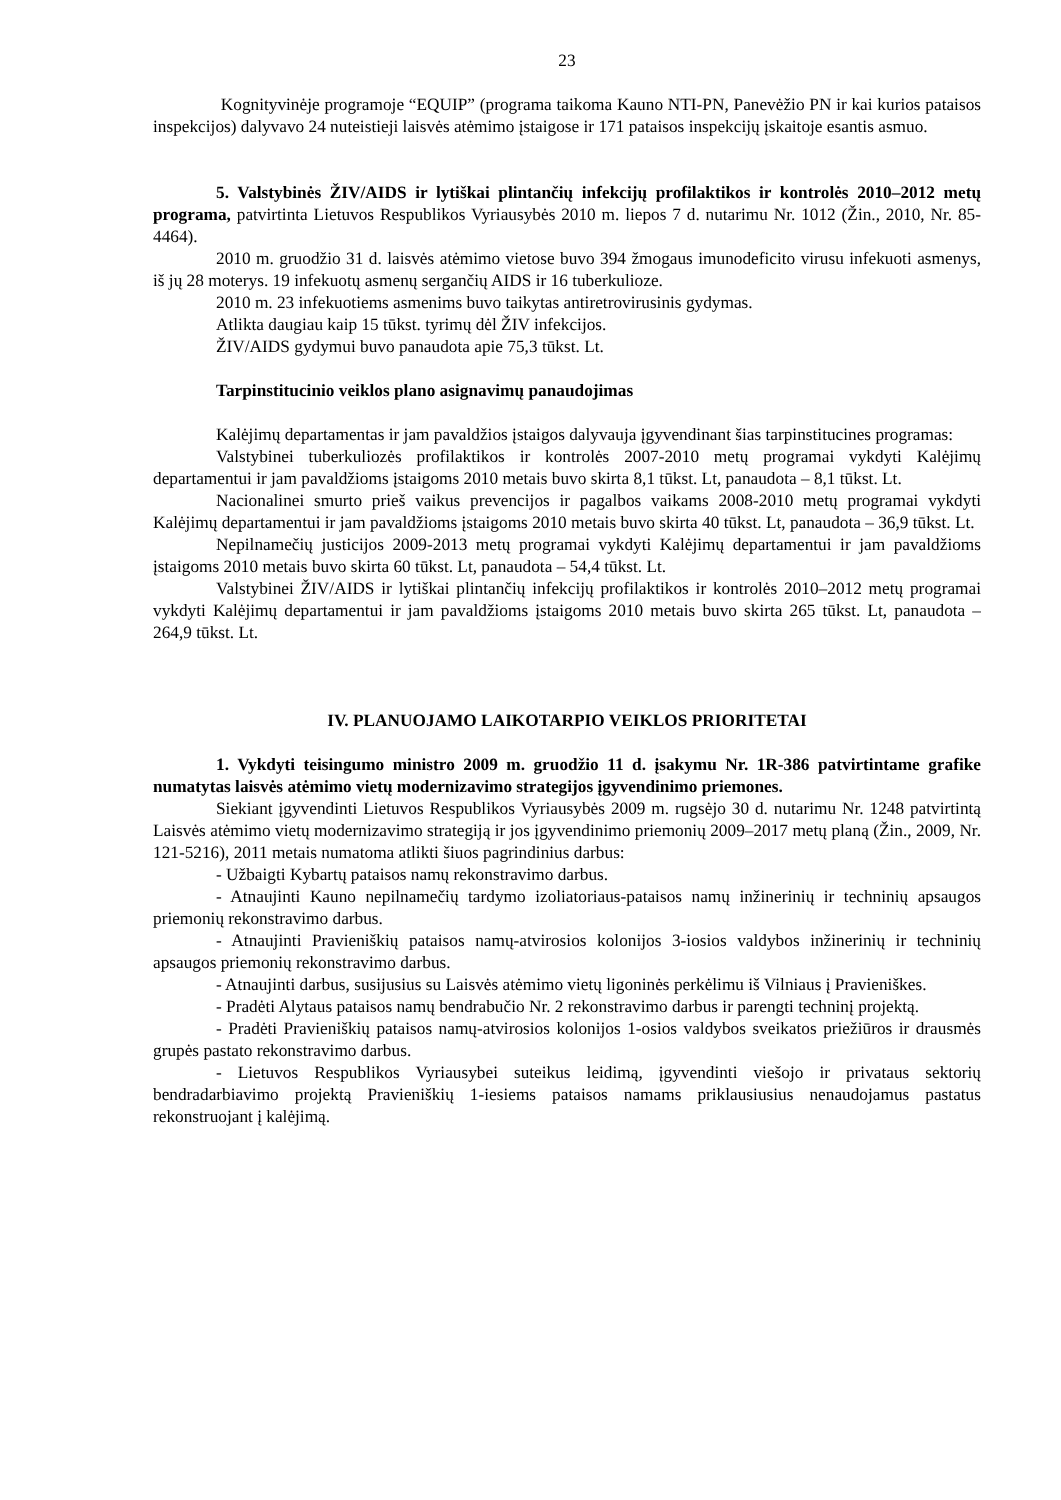23
Kognityvinėje programoje “EQUIP” (programa taikoma Kauno NTI-PN, Panevėžio PN ir kai kurios pataisos inspekcijos) dalyvavo 24 nuteistieji laisvės atėmimo įstaigose ir 171 pataisos inspekcijų įskaitoje esantis asmuo.
5. Valstybinės ŽIV/AIDS ir lytiškai plintančių infekcijų profilaktikos ir kontrolės 2010–2012 metų programa, patvirtinta Lietuvos Respublikos Vyriausybės 2010 m. liepos 7 d. nutarimu Nr. 1012 (Žin., 2010, Nr. 85-4464).
2010 m. gruodžio 31 d. laisvės atėmimo vietose buvo 394 žmogaus imunodeficito virusu infekuoti asmenys, iš jų 28 moterys. 19 infekuotų asmenų sergančių AIDS ir 16 tuberkulioze.
2010 m. 23 infekuotiems asmenims buvo taikytas antiretrovirusinis gydymas.
Atlikta daugiau kaip 15 tūkst. tyrimų dėl ŽIV infekcijos.
ŽIV/AIDS gydymui buvo panaudota apie 75,3 tūkst. Lt.
Tarpinstitucinio veiklos plano asignavimų panaudojimas
Kalėjimų departamentas ir jam pavaldžios įstaigos dalyvauja įgyvendinant šias tarpinstitucines programas:
Valstybinei tuberkuliozės profilaktikos ir kontrolės 2007-2010 metų programai vykdyti Kalėjimų departamentui ir jam pavaldžioms įstaigoms 2010 metais buvo skirta 8,1 tūkst. Lt, panaudota – 8,1 tūkst. Lt.
Nacionalinei smurto prieš vaikus prevencijos ir pagalbos vaikams 2008-2010 metų programai vykdyti Kalėjimų departamentui ir jam pavaldžioms įstaigoms 2010 metais buvo skirta 40 tūkst. Lt, panaudota – 36,9 tūkst. Lt.
Nepilnamečių justicijos 2009-2013 metų programai vykdyti Kalėjimų departamentui ir jam pavaldžioms įstaigoms 2010 metais buvo skirta 60 tūkst. Lt, panaudota – 54,4 tūkst. Lt.
Valstybinei ŽIV/AIDS ir lytiškai plintančių infekcijų profilaktikos ir kontrolės 2010–2012 metų programai vykdyti Kalėjimų departamentui ir jam pavaldžioms įstaigoms 2010 metais buvo skirta 265 tūkst. Lt, panaudota – 264,9 tūkst. Lt.
IV. PLANUOJAMO LAIKOTARPIO VEIKLOS PRIORITETAI
1. Vykdyti teisingumo ministro 2009 m. gruodžio 11 d. įsakymu Nr. 1R-386 patvirtintame grafike numatytas laisvės atėmimo vietų modernizavimo strategijos įgyvendinimo priemones.
Siekiant įgyvendinti Lietuvos Respublikos Vyriausybės 2009 m. rugsėjo 30 d. nutarimu Nr. 1248 patvirtintą Laisvės atėmimo vietų modernizavimo strategiją ir jos įgyvendinimo priemonių 2009–2017 metų planą (Žin., 2009, Nr. 121-5216), 2011 metais numatoma atlikti šiuos pagrindinius darbus:
- Užbaigti Kybartų pataisos namų rekonstravimo darbus.
- Atnaujinti Kauno nepilnamečių tardymo izoliatoriaus-pataisos namų inžinerinių ir techninių apsaugos priemonių rekonstravimo darbus.
- Atnaujinti Pravieniškių pataisos namų-atvirosios kolonijos 3-iosios valdybos inžinerinių ir techninių apsaugos priemonių rekonstravimo darbus.
- Atnaujinti darbus, susijusius su Laisvės atėmimo vietų ligoninės perkėlimu iš Vilniaus į Pravieniškes.
- Pradėti Alytaus pataisos namų bendrabučio Nr. 2 rekonstravimo darbus ir parengti techninį projektą.
- Pradėti Pravieniškių pataisos namų-atvirosios kolonijos 1-osios valdybos sveikatos priežiūros ir drausmės grupės pastato rekonstravimo darbus.
- Lietuvos Respublikos Vyriausybei suteikus leidimą, įgyvendinti viešojo ir privataus sektorių bendradarbiavimo projektą Pravieniškių 1-iesiems pataisos namams priklausiusius nenaudojamus pastatus rekonstruojant į kalėjimą.